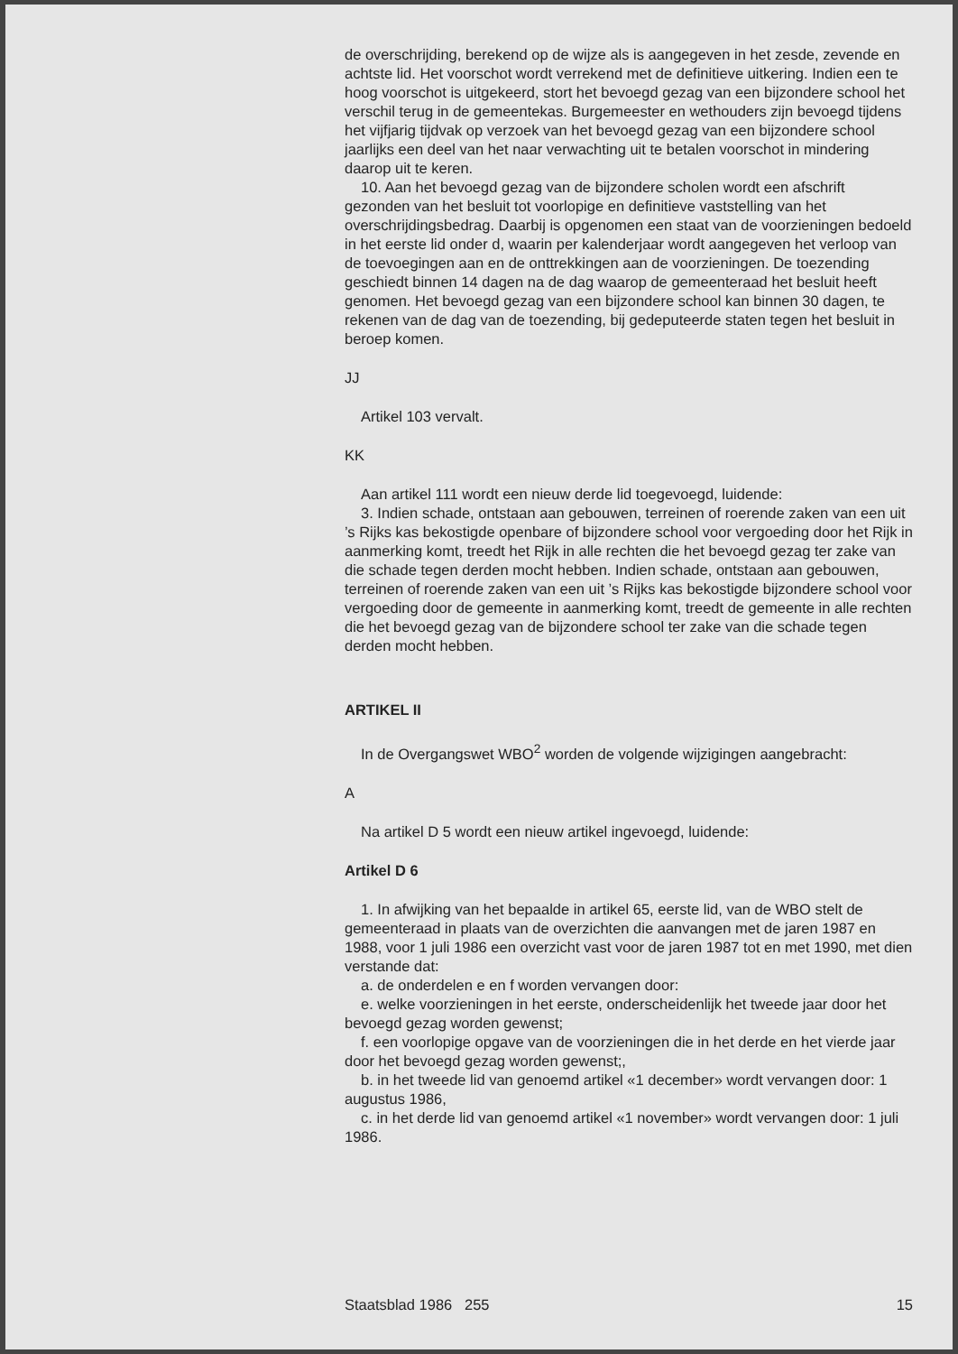de overschrijding, berekend op de wijze als is aangegeven in het zesde, zevende en achtste lid. Het voorschot wordt verrekend met de definitieve uitkering. Indien een te hoog voorschot is uitgekeerd, stort het bevoegd gezag van een bijzondere school het verschil terug in de gemeentekas. Burgemeester en wethouders zijn bevoegd tijdens het vijfjarig tijdvak op verzoek van het bevoegd gezag van een bijzondere school jaarlijks een deel van het naar verwachting uit te betalen voorschot in mindering daarop uit te keren.
10. Aan het bevoegd gezag van de bijzondere scholen wordt een afschrift gezonden van het besluit tot voorlopige en definitieve vaststelling van het overschrijdingsbedrag. Daarbij is opgenomen een staat van de voorzieningen bedoeld in het eerste lid onder d, waarin per kalenderjaar wordt aangegeven het verloop van de toevoegingen aan en de onttrekkingen aan de voorzieningen. De toezending geschiedt binnen 14 dagen na de dag waarop de gemeenteraad het besluit heeft genomen. Het bevoegd gezag van een bijzondere school kan binnen 30 dagen, te rekenen van de dag van de toezending, bij gedeputeerde staten tegen het besluit in beroep komen.
JJ
Artikel 103 vervalt.
KK
Aan artikel 111 wordt een nieuw derde lid toegevoegd, luidende:
3. Indien schade, ontstaan aan gebouwen, terreinen of roerende zaken van een uit ’s Rijks kas bekostigde openbare of bijzondere school voor vergoeding door het Rijk in aanmerking komt, treedt het Rijk in alle rechten die het bevoegd gezag ter zake van die schade tegen derden mocht hebben. Indien schade, ontstaan aan gebouwen, terreinen of roerende zaken van een uit ’s Rijks kas bekostigde bijzondere school voor vergoeding door de gemeente in aanmerking komt, treedt de gemeente in alle rechten die het bevoegd gezag van de bijzondere school ter zake van die schade tegen derden mocht hebben.
ARTIKEL II
In de Overgangswet WBO<sup>2</sup> worden de volgende wijzigingen aangebracht:
A
Na artikel D 5 wordt een nieuw artikel ingevoegd, luidende:
Artikel D 6
1. In afwijking van het bepaalde in artikel 65, eerste lid, van de WBO stelt de gemeenteraad in plaats van de overzichten die aanvangen met de jaren 1987 en 1988, voor 1 juli 1986 een overzicht vast voor de jaren 1987 tot en met 1990, met dien verstande dat:
a. de onderdelen e en f worden vervangen door:
e. welke voorzieningen in het eerste, onderscheidenlijk het tweede jaar door het bevoegd gezag worden gewenst;
f. een voorlopige opgave van de voorzieningen die in het derde en het vierde jaar door het bevoegd gezag worden gewenst;,
b. in het tweede lid van genoemd artikel «1 december» wordt vervangen door: 1 augustus 1986,
c. in het derde lid van genoemd artikel «1 november» wordt vervangen door: 1 juli 1986.
Staatsblad 1986 255 15